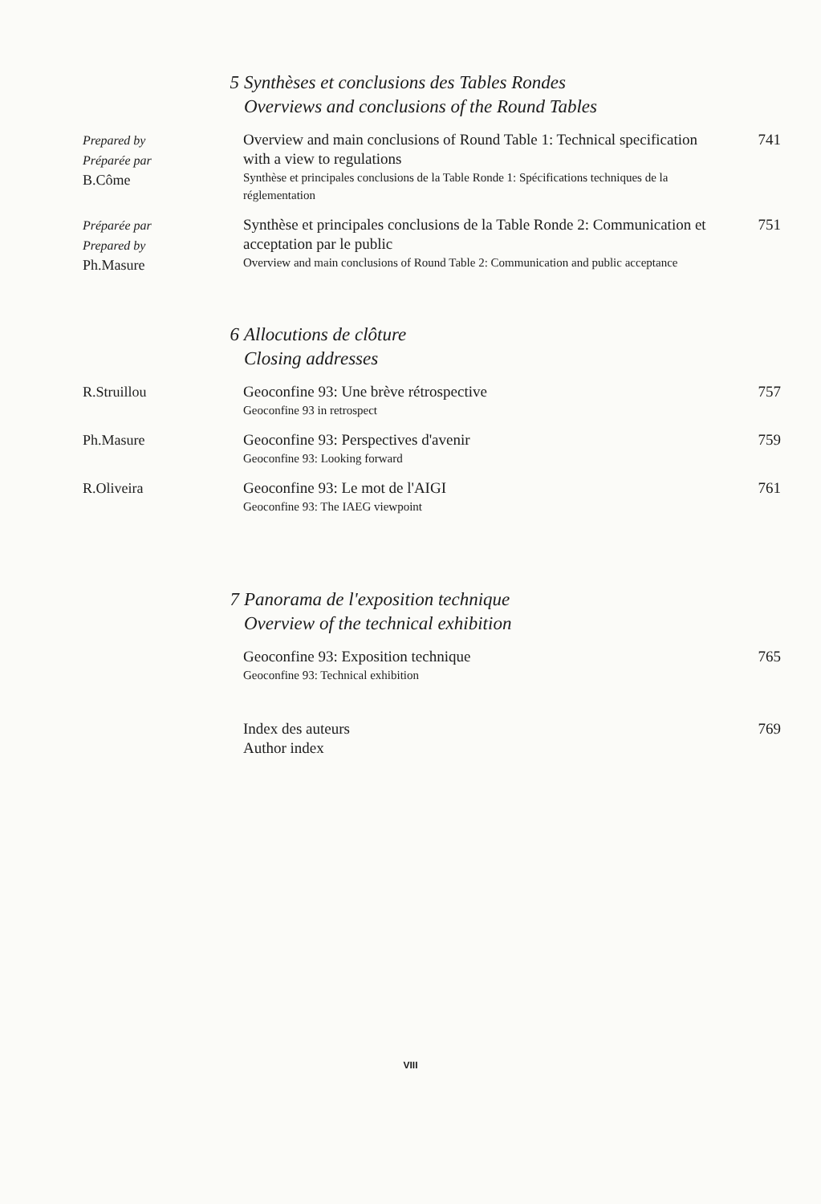5 Synthèses et conclusions des Tables Rondes
Overviews and conclusions of the Round Tables
Prepared by
Préparée par
B.Côme
Overview and main conclusions of Round Table 1: Technical specification with a view to regulations
Synthèse et principales conclusions de la Table Ronde 1: Spécifications techniques de la réglementation
741
Préparée par
Prepared by
Ph.Masure
Synthèse et principales conclusions de la Table Ronde 2: Communication et acceptation par le public
Overview and main conclusions of Round Table 2: Communication and public acceptance
751
6 Allocutions de clôture
Closing addresses
R.Struillou Geoconfine 93: Une brève rétrospective
Geoconfine 93 in retrospect
757
Ph.Masure Geoconfine 93: Perspectives d'avenir
Geoconfine 93: Looking forward
759
R.Oliveira Geoconfine 93: Le mot de l'AIGI
Geoconfine 93: The IAEG viewpoint
761
7 Panorama de l'exposition technique
Overview of the technical exhibition
Geoconfine 93: Exposition technique
Geoconfine 93: Technical exhibition
765
Index des auteurs
Author index
769
VIII